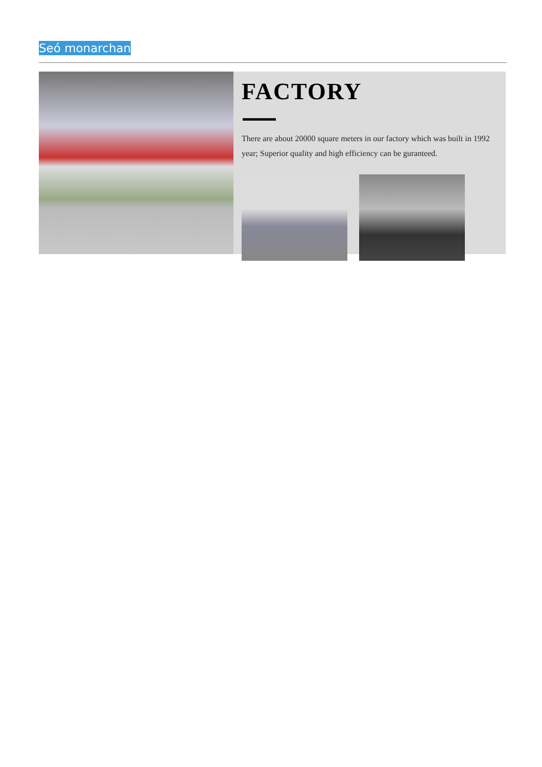Seó monarchan
FACTORY
There are about 20000 square meters in our factory which was built in 1992 year; Superior quality and high efficiency can be guranteed.